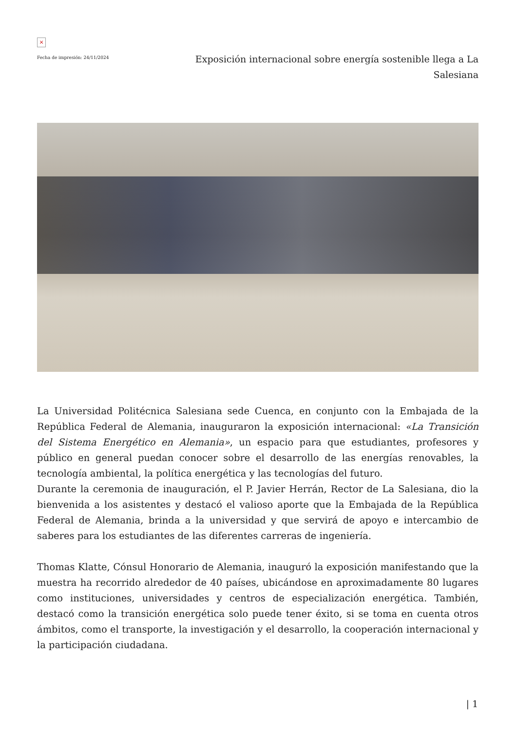×
Fecha de impresión: 24/11/2024
Exposición internacional sobre energía sostenible llega a La Salesiana
La Universidad Politécnica Salesiana sede Cuenca, en conjunto con la Embajada de la República Federal de Alemania, inauguraron la exposición internacional: «La Transición del Sistema Energético en Alemania», un espacio para que estudiantes, profesores y público en general puedan conocer sobre el desarrollo de las energías renovables, la tecnología ambiental, la política energética y las tecnologías del futuro.
Durante la ceremonia de inauguración, el P. Javier Herrán, Rector de La Salesiana, dio la bienvenida a los asistentes y destacó el valioso aporte que la Embajada de la República Federal de Alemania, brinda a la universidad y que servirá de apoyo e intercambio de saberes para los estudiantes de las diferentes carreras de ingeniería.
Thomas Klatte, Cónsul Honorario de Alemania, inauguró la exposición manifestando que la muestra ha recorrido alrededor de 40 países, ubicándose en aproximadamente 80 lugares como instituciones, universidades y centros de especialización energética. También, destacó como la transición energética solo puede tener éxito, si se toma en cuenta otros ámbitos, como el transporte, la investigación y el desarrollo, la cooperación internacional y la participación ciudadana.
| 1